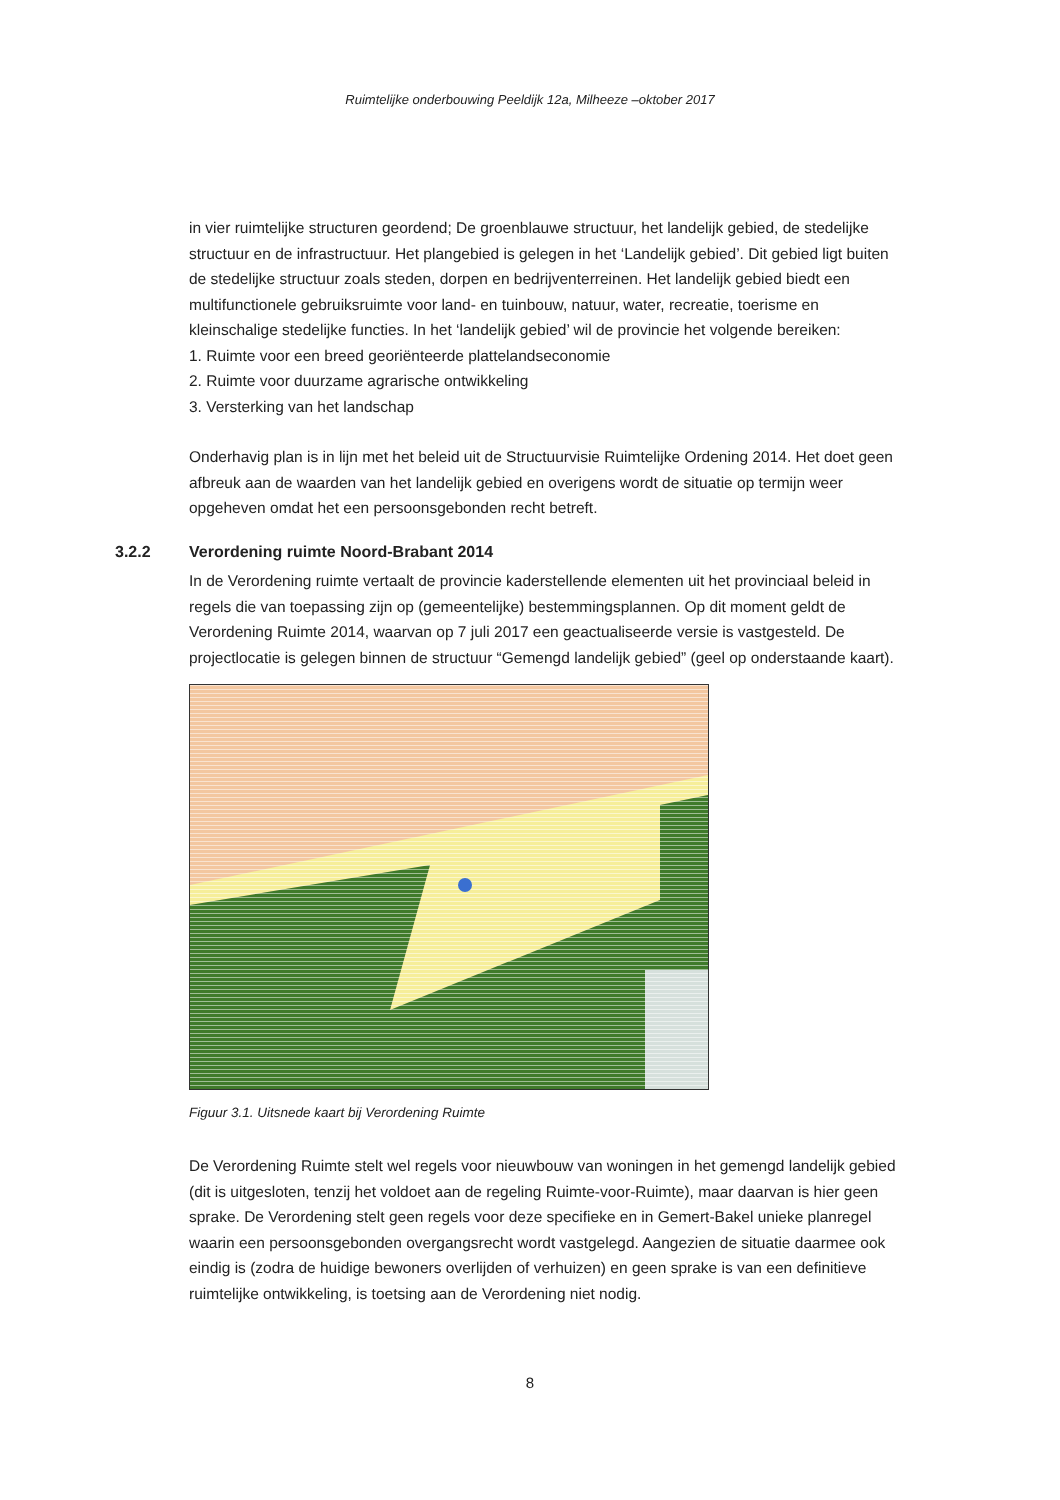Ruimtelijke onderbouwing Peeldijk 12a, Milheeze –oktober 2017
in vier ruimtelijke structuren geordend; De groenblauwe structuur, het landelijk gebied, de stedelijke structuur en de infrastructuur. Het plangebied is gelegen in het ‘Landelijk gebied’. Dit gebied ligt buiten de stedelijke structuur zoals steden, dorpen en bedrijventerreinen. Het landelijk gebied biedt een multifunctionele gebruiksruimte voor land- en tuinbouw, natuur, water, recreatie, toerisme en kleinschalige stedelijke functies. In het ‘landelijk gebied’ wil de provincie het volgende bereiken:
1. Ruimte voor een breed georiënteerde plattelandseconomie
2. Ruimte voor duurzame agrarische ontwikkeling
3. Versterking van het landschap
Onderhavig plan is in lijn met het beleid uit de Structuurvisie Ruimtelijke Ordening 2014. Het doet geen afbreuk aan de waarden van het landelijk gebied en overigens wordt de situatie op termijn weer opgeheven omdat het een persoonsgebonden recht betreft.
3.2.2 Verordening ruimte Noord-Brabant 2014
In de Verordening ruimte vertaalt de provincie kaderstellende elementen uit het provinciaal beleid in regels die van toepassing zijn op (gemeentelijke) bestemmingsplannen. Op dit moment geldt de Verordening Ruimte 2014, waarvan op 7 juli 2017 een geactualiseerde versie is vastgesteld. De projectlocatie is gelegen binnen de structuur “Gemengd landelijk gebied” (geel op onderstaande kaart).
Figuur 3.1. Uitsnede kaart bij Verordening Ruimte
De Verordening Ruimte stelt wel regels voor nieuwbouw van woningen in het gemengd landelijk gebied (dit is uitgesloten, tenzij het voldoet aan de regeling Ruimte-voor-Ruimte), maar daarvan is hier geen sprake. De Verordening stelt geen regels voor deze specifieke en in Gemert-Bakel unieke planregel waarin een persoonsgebonden overgangsrecht wordt vastgelegd. Aangezien de situatie daarmee ook eindig is (zodra de huidige bewoners overlijden of verhuizen) en geen sprake is van een definitieve ruimtelijke ontwikkeling, is toetsing aan de Verordening niet nodig.
8